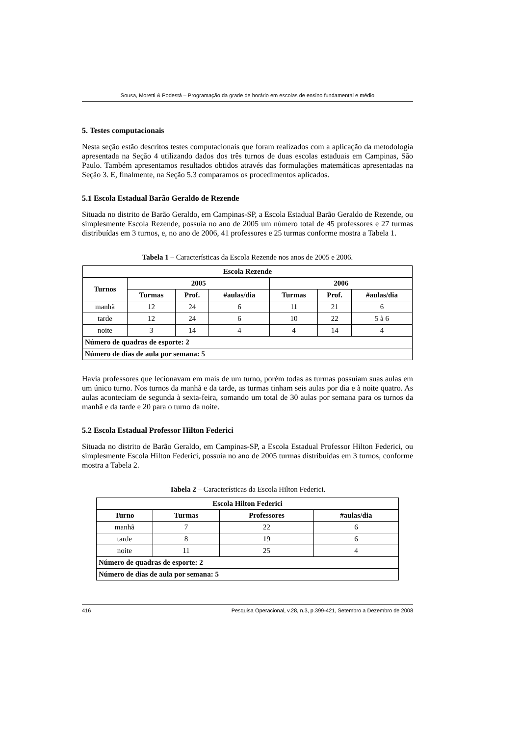Sousa, Moretti & Podestá – Programação da grade de horário em escolas de ensino fundamental e médio
5. Testes computacionais
Nesta seção estão descritos testes computacionais que foram realizados com a aplicação da metodologia apresentada na Seção 4 utilizando dados dos três turnos de duas escolas estaduais em Campinas, São Paulo. Também apresentamos resultados obtidos através das formulações matemáticas apresentadas na Seção 3. E, finalmente, na Seção 5.3 comparamos os procedimentos aplicados.
5.1 Escola Estadual Barão Geraldo de Rezende
Situada no distrito de Barão Geraldo, em Campinas-SP, a Escola Estadual Barão Geraldo de Rezende, ou simplesmente Escola Rezende, possuía no ano de 2005 um número total de 45 professores e 27 turmas distribuídas em 3 turnos, e, no ano de 2006, 41 professores e 25 turmas conforme mostra a Tabela 1.
Tabela 1 – Características da Escola Rezende nos anos de 2005 e 2006.
| Escola Rezende | | | | | | |
| --- | --- | --- | --- | --- | --- | --- |
| Turnos | 2005 | | | 2006 | | |
| | Turmas | Prof. | #aulas/dia | Turmas | Prof. | #aulas/dia |
| manhã | 12 | 24 | 6 | 11 | 21 | 6 |
| tarde | 12 | 24 | 6 | 10 | 22 | 5 à 6 |
| noite | 3 | 14 | 4 | 4 | 14 | 4 |
| Número de quadras de esporte: 2 | | | | | | |
| Número de dias de aula por semana: 5 | | | | | | |
Havia professores que lecionavam em mais de um turno, porém todas as turmas possuíam suas aulas em um único turno. Nos turnos da manhã e da tarde, as turmas tinham seis aulas por dia e à noite quatro. As aulas aconteciam de segunda à sexta-feira, somando um total de 30 aulas por semana para os turnos da manhã e da tarde e 20 para o turno da noite.
5.2 Escola Estadual Professor Hilton Federici
Situada no distrito de Barão Geraldo, em Campinas-SP, a Escola Estadual Professor Hilton Federici, ou simplesmente Escola Hilton Federici, possuía no ano de 2005 turmas distribuídas em 3 turnos, conforme mostra a Tabela 2.
Tabela 2 – Características da Escola Hilton Federici.
| Escola Hilton Federici | | | |
| --- | --- | --- | --- |
| Turno | Turmas | Professores | #aulas/dia |
| manhã | 7 | 22 | 6 |
| tarde | 8 | 19 | 6 |
| noite | 11 | 25 | 4 |
| Número de quadras de esporte: 2 | | | |
| Número de dias de aula por semana: 5 | | | |
416 Pesquisa Operacional, v.28, n.3, p.399-421, Setembro a Dezembro de 2008